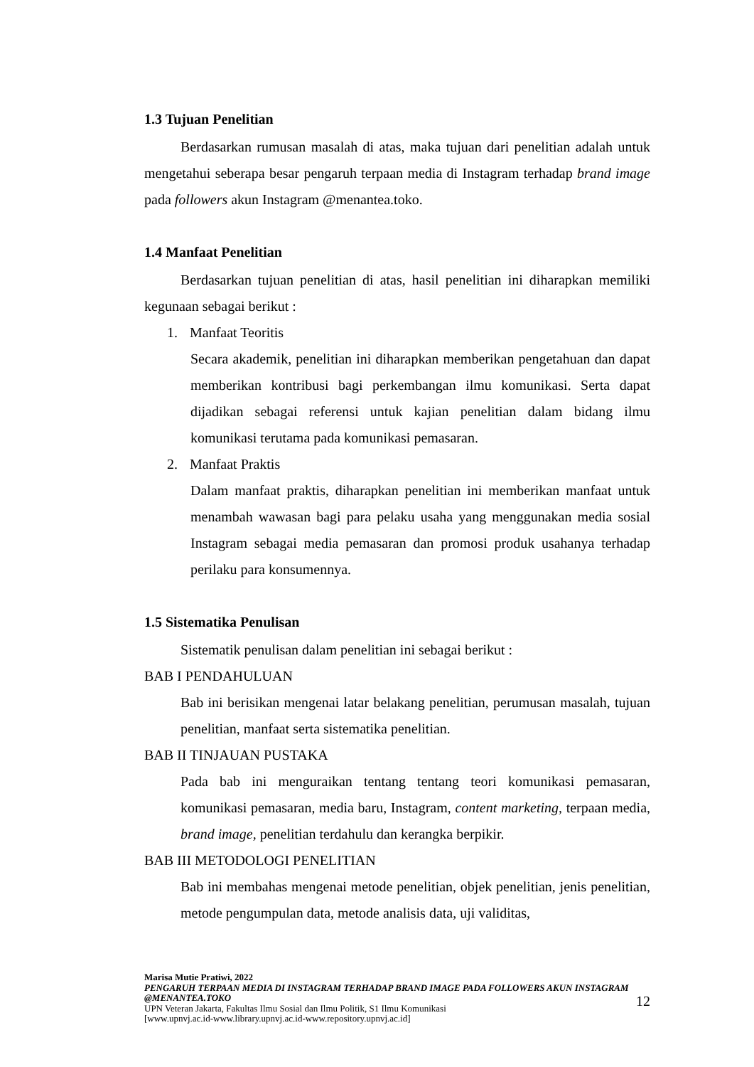1.3 Tujuan Penelitian
Berdasarkan rumusan masalah di atas, maka tujuan dari penelitian adalah untuk mengetahui seberapa besar pengaruh terpaan media di Instagram terhadap brand image pada followers akun Instagram @menantea.toko.
1.4 Manfaat Penelitian
Berdasarkan tujuan penelitian di atas, hasil penelitian ini diharapkan memiliki kegunaan sebagai berikut :
1. Manfaat Teoritis
Secara akademik, penelitian ini diharapkan memberikan pengetahuan dan dapat memberikan kontribusi bagi perkembangan ilmu komunikasi. Serta dapat dijadikan sebagai referensi untuk kajian penelitian dalam bidang ilmu komunikasi terutama pada komunikasi pemasaran.
2. Manfaat Praktis
Dalam manfaat praktis, diharapkan penelitian ini memberikan manfaat untuk menambah wawasan bagi para pelaku usaha yang menggunakan media sosial Instagram sebagai media pemasaran dan promosi produk usahanya terhadap perilaku para konsumennya.
1.5 Sistematika Penulisan
Sistematik penulisan dalam penelitian ini sebagai berikut :
BAB I PENDAHULUAN
Bab ini berisikan mengenai latar belakang penelitian, perumusan masalah, tujuan penelitian, manfaat serta sistematika penelitian.
BAB II TINJAUAN PUSTAKA
Pada bab ini menguraikan tentang tentang teori komunikasi pemasaran, komunikasi pemasaran, media baru, Instagram, content marketing, terpaan media, brand image, penelitian terdahulu dan kerangka berpikir.
BAB III METODOLOGI PENELITIAN
Bab ini membahas mengenai metode penelitian, objek penelitian, jenis penelitian, metode pengumpulan data, metode analisis data, uji validitas,
Marisa Mutie Pratiwi, 2022
PENGARUH TERPAAN MEDIA DI INSTAGRAM TERHADAP BRAND IMAGE PADA FOLLOWERS AKUN INSTAGRAM @MENANTEA.TOKO
UPN Veteran Jakarta, Fakultas Ilmu Sosial dan Ilmu Politik, S1 Ilmu Komunikasi
[www.upnvj.ac.id-www.library.upnvj.ac.id-www.repository.upnvj.ac.id]
12